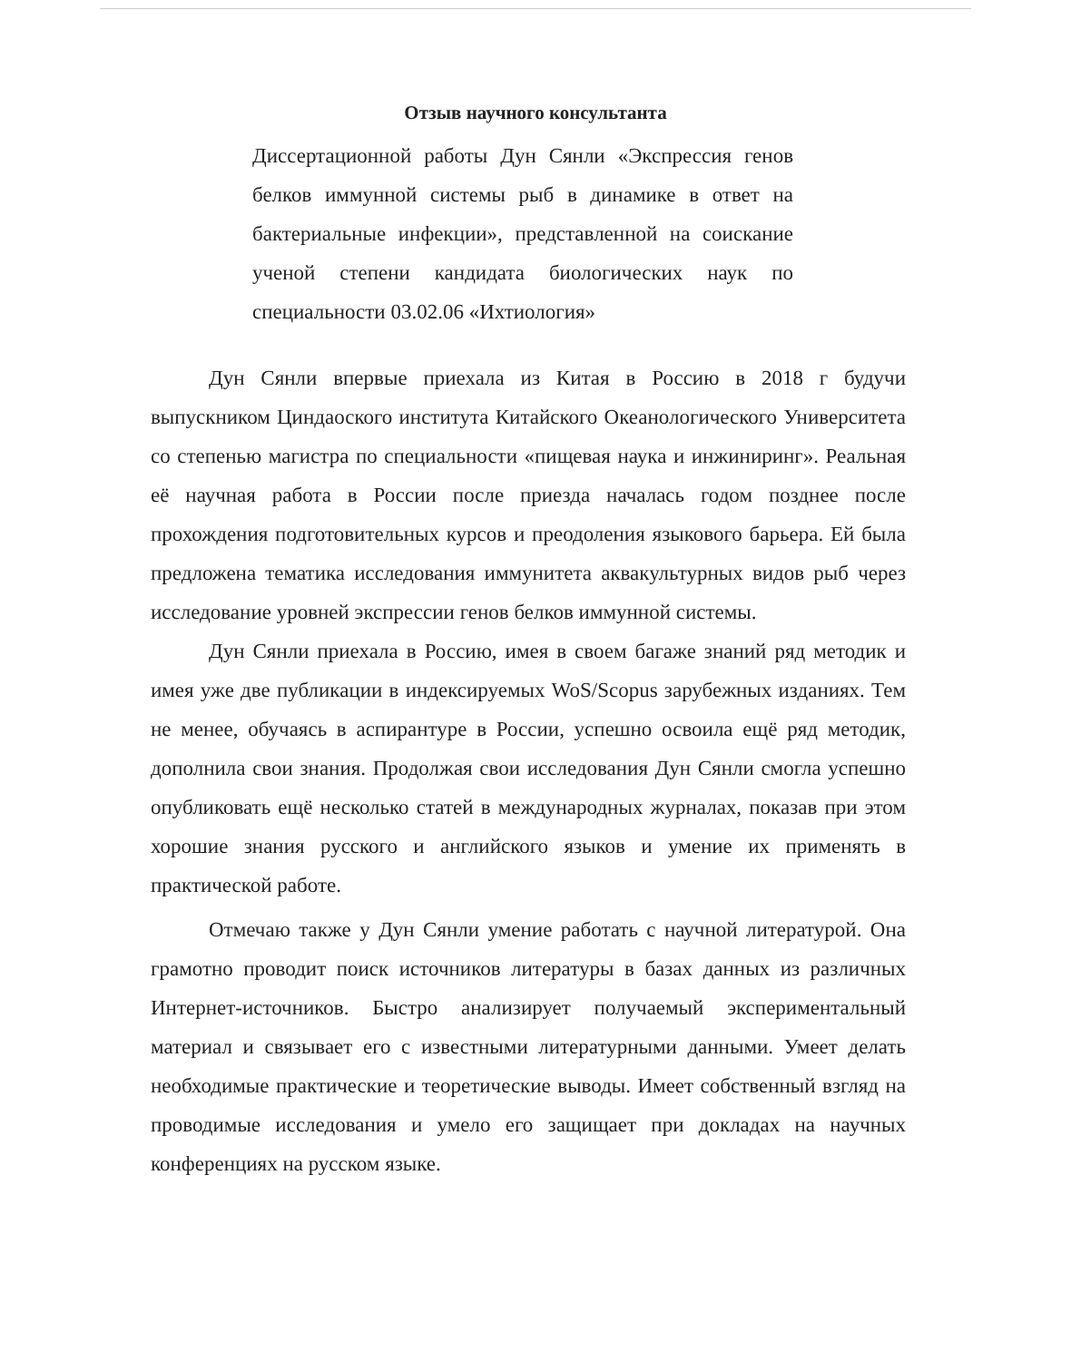Отзыв научного консультанта
Диссертационной работы Дун Сянли «Экспрессия генов белков иммунной системы рыб в динамике в ответ на бактериальные инфекции», представленной на соискание ученой степени кандидата биологических наук по специальности 03.02.06 «Ихтиология»
Дун Сянли впервые приехала из Китая в Россию в 2018 г будучи выпускником Циндаоского института Китайского Океанологического Университета со степенью магистра по специальности «пищевая наука и инжиниринг». Реальная её научная работа в России после приезда началась годом позднее после прохождения подготовительных курсов и преодоления языкового барьера. Ей была предложена тематика исследования иммунитета аквакультурных видов рыб через исследование уровней экспрессии генов белков иммунной системы.
Дун Сянли приехала в Россию, имея в своем багаже знаний ряд методик и имея уже две публикации в индексируемых WoS/Scopus зарубежных изданиях. Тем не менее, обучаясь в аспирантуре в России, успешно освоила ещё ряд методик, дополнила свои знания. Продолжая свои исследования Дун Сянли смогла успешно опубликовать ещё несколько статей в международных журналах, показав при этом хорошие знания русского и английского языков и умение их применять в практической работе.
Отмечаю также у Дун Сянли умение работать с научной литературой. Она грамотно проводит поиск источников литературы в базах данных из различных Интернет-источников. Быстро анализирует получаемый экспериментальный материал и связывает его с известными литературными данными. Умеет делать необходимые практические и теоретические выводы. Имеет собственный взгляд на проводимые исследования и умело его защищает при докладах на научных конференциях на русском языке.